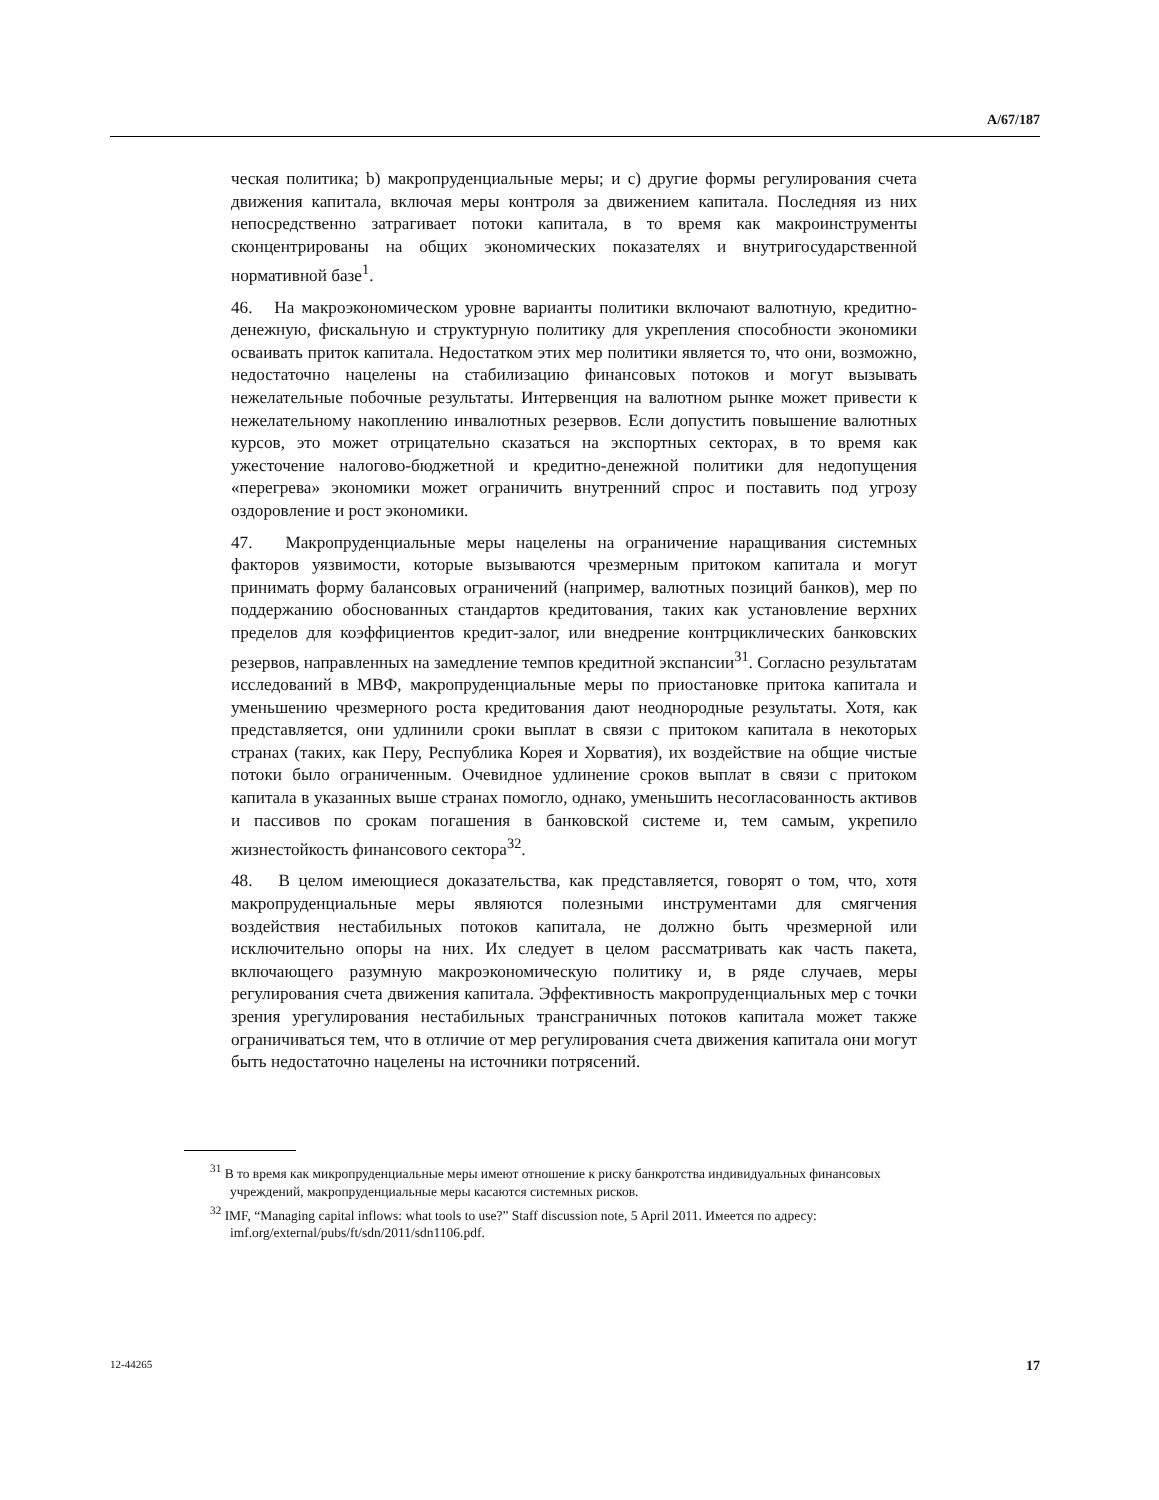A/67/187
ческая политика; b) макропруденциальные меры; и c) другие формы регулирования счета движения капитала, включая меры контроля за движением капитала. Последняя из них непосредственно затрагивает потоки капитала, в то время как макроинструменты сконцентрированы на общих экономических показателях и внутригосударственной нормативной базе<sup>1</sup>.
46. На макроэкономическом уровне варианты политики включают валютную, кредитно-денежную, фискальную и структурную политику для укрепления способности экономики осваивать приток капитала. Недостатком этих мер политики является то, что они, возможно, недостаточно нацелены на стабилизацию финансовых потоков и могут вызывать нежелательные побочные результаты. Интервенция на валютном рынке может привести к нежелательному накоплению инвалютных резервов. Если допустить повышение валютных курсов, это может отрицательно сказаться на экспортных секторах, в то время как ужесточение налогово-бюджетной и кредитно-денежной политики для недопущения «перегрева» экономики может ограничить внутренний спрос и поставить под угрозу оздоровление и рост экономики.
47. Макропруденциальные меры нацелены на ограничение наращивания системных факторов уязвимости, которые вызываются чрезмерным притоком капитала и могут принимать форму балансовых ограничений (например, валютных позиций банков), мер по поддержанию обоснованных стандартов кредитования, таких как установление верхних пределов для коэффициентов кредит-залог, или внедрение контрциклических банковских резервов, направленных на замедление темпов кредитной экспансии<sup>31</sup>. Согласно результатам исследований в МВФ, макропруденциальные меры по приостановке притока капитала и уменьшению чрезмерного роста кредитования дают неоднородные результаты. Хотя, как представляется, они удлинили сроки выплат в связи с притоком капитала в некоторых странах (таких, как Перу, Республика Корея и Хорватия), их воздействие на общие чистые потоки было ограниченным. Очевидное удлинение сроков выплат в связи с притоком капитала в указанных выше странах помогло, однако, уменьшить несогласованность активов и пассивов по срокам погашения в банковской системе и, тем самым, укрепило жизнестойкость финансового сектора<sup>32</sup>.
48. В целом имеющиеся доказательства, как представляется, говорят о том, что, хотя макропруденциальные меры являются полезными инструментами для смягчения воздействия нестабильных потоков капитала, не должно быть чрезмерной или исключительно опоры на них. Их следует в целом рассматривать как часть пакета, включающего разумную макроэкономическую политику и, в ряде случаев, меры регулирования счета движения капитала. Эффективность макропруденциальных мер с точки зрения урегулирования нестабильных трансграничных потоков капитала может также ограничиваться тем, что в отличие от мер регулирования счета движения капитала они могут быть недостаточно нацелены на источники потрясений.
<sup>31</sup> В то время как микропруденциальные меры имеют отношение к риску банкротства индивидуальных финансовых учреждений, макропруденциальные меры касаются системных рисков.
<sup>32</sup> IMF, “Managing capital inflows: what tools to use?” Staff discussion note, 5 April 2011. Имеется по адресу: imf.org/external/pubs/ft/sdn/2011/sdn1106.pdf.
12-44265 17